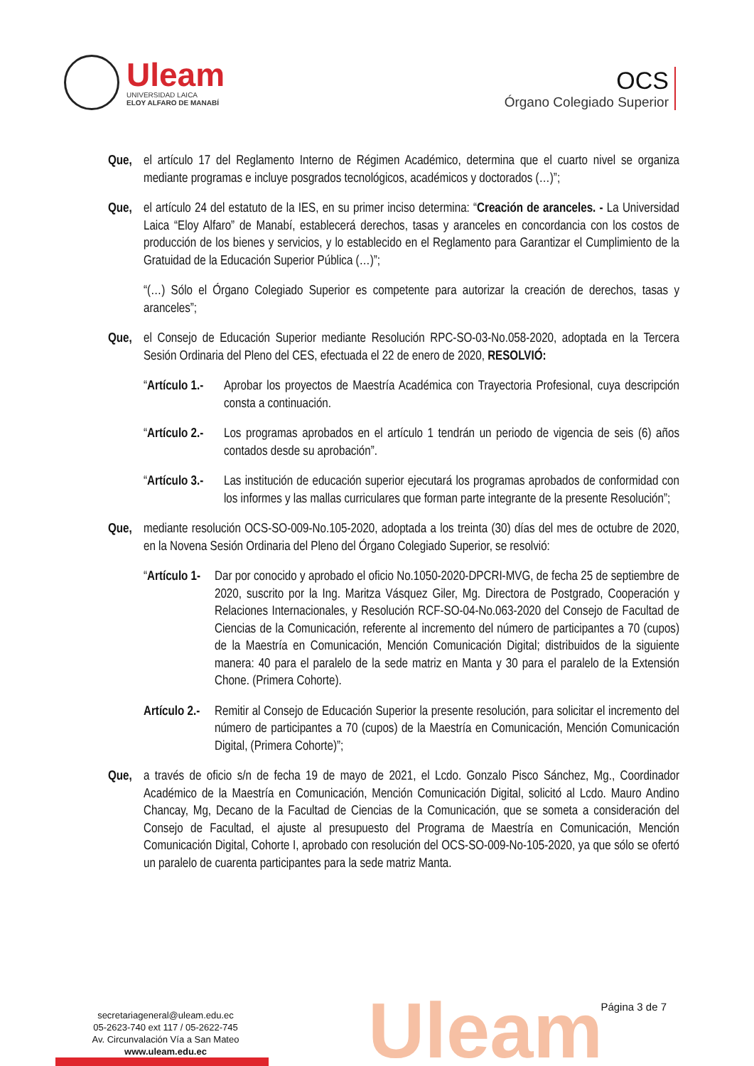Uleam
UNIVERSIDAD LAICA
ELOY ALFARO DE MANABÍ
OCS
Órgano Colegiado Superior
Que, el artículo 17 del Reglamento Interno de Régimen Académico, determina que el cuarto nivel se organiza mediante programas e incluye posgrados tecnológicos, académicos y doctorados (…)”;
Que, el artículo 24 del estatuto de la IES, en su primer inciso determina: “Creación de aranceles. - La Universidad Laica “Eloy Alfaro” de Manabí, establecerá derechos, tasas y aranceles en concordancia con los costos de producción de los bienes y servicios, y lo establecido en el Reglamento para Garantizar el Cumplimiento de la Gratuidad de la Educación Superior Pública (…)”;
“(…) Sólo el Órgano Colegiado Superior es competente para autorizar la creación de derechos, tasas y aranceles”;
Que, el Consejo de Educación Superior mediante Resolución RPC-SO-03-No.058-2020, adoptada en la Tercera Sesión Ordinaria del Pleno del CES, efectuada el 22 de enero de 2020, RESOLVIÓ:
“Artículo 1.-
Aprobar los proyectos de Maestría Académica con Trayectoria Profesional, cuya descripción consta a continuación.
“Artículo 2.-
Los programas aprobados en el artículo 1 tendrán un periodo de vigencia de seis (6) años contados desde su aprobación”.
“Artículo 3.-
Las institución de educación superior ejecutará los programas aprobados de conformidad con los informes y las mallas curriculares que forman parte integrante de la presente Resolución”;
Que, mediante resolución OCS-SO-009-No.105-2020, adoptada a los treinta (30) días del mes de octubre de 2020, en la Novena Sesión Ordinaria del Pleno del Órgano Colegiado Superior, se resolvió:
“Artículo 1-
Dar por conocido y aprobado el oficio No.1050-2020-DPCRI-MVG, de fecha 25 de septiembre de 2020, suscrito por la Ing. Maritza Vásquez Giler, Mg. Directora de Postgrado, Cooperación y Relaciones Internacionales, y Resolución RCF-SO-04-No.063-2020 del Consejo de Facultad de Ciencias de la Comunicación, referente al incremento del número de participantes a 70 (cupos) de la Maestría en Comunicación, Mención Comunicación Digital; distribuidos de la siguiente manera: 40 para el paralelo de la sede matriz en Manta y 30 para el paralelo de la Extensión Chone. (Primera Cohorte).
Artículo 2.-
Remitir al Consejo de Educación Superior la presente resolución, para solicitar el incremento del número de participantes a 70 (cupos) de la Maestría en Comunicación, Mención Comunicación Digital, (Primera Cohorte)”;
Que, a través de oficio s/n de fecha 19 de mayo de 2021, el Lcdo. Gonzalo Pisco Sánchez, Mg., Coordinador Académico de la Maestría en Comunicación, Mención Comunicación Digital, solicitó al Lcdo. Mauro Andino Chancay, Mg, Decano de la Facultad de Ciencias de la Comunicación, que se someta a consideración del Consejo de Facultad, el ajuste al presupuesto del Programa de Maestría en Comunicación, Mención Comunicación Digital, Cohorte I, aprobado con resolución del OCS-SO-009-No-105-2020, ya que sólo se ofertó un paralelo de cuarenta participantes para la sede matriz Manta.
Uleam
secretariageneral@uleam.edu.ec
05-2623-740 ext 117 / 05-2622-745
Av. Circunvalación Vía a San Mateo
www.uleam.edu.ec
Página 3 de 7